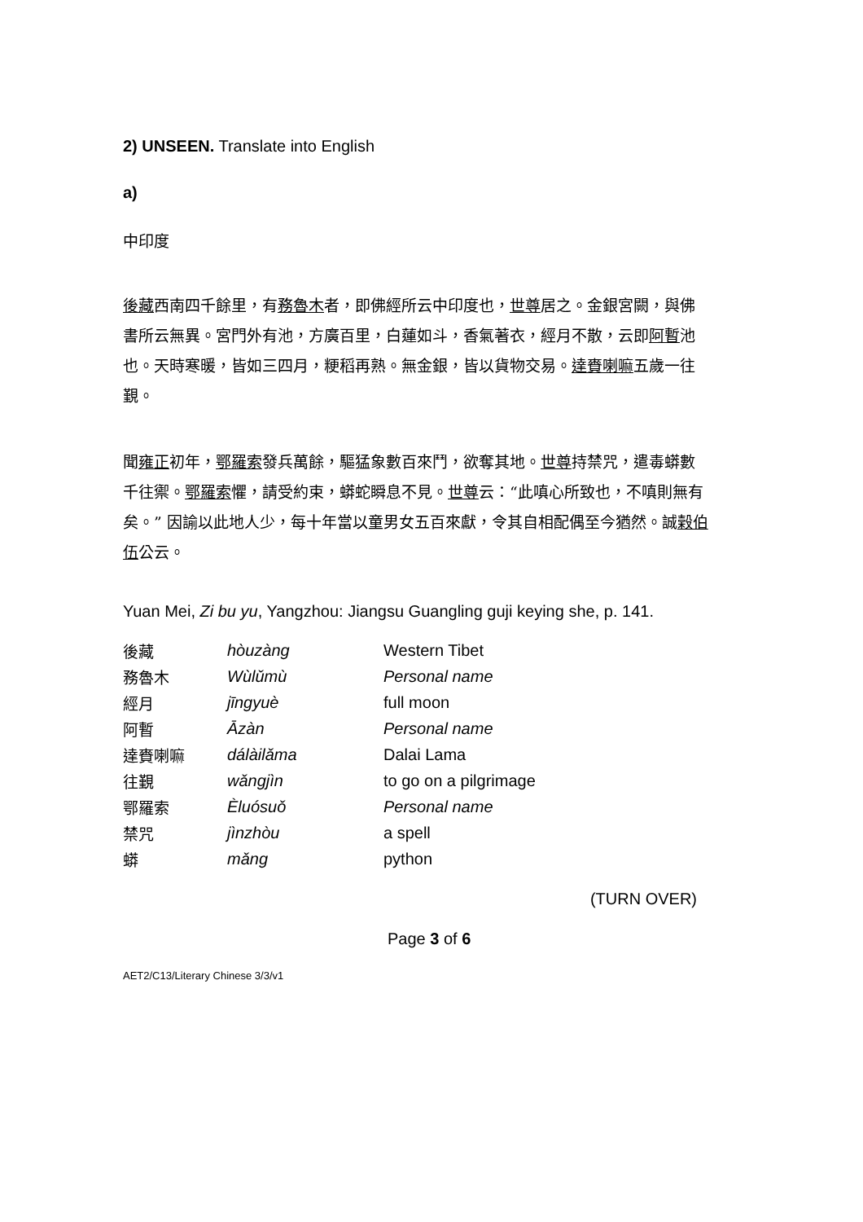2) UNSEEN. Translate into English
a)
中印度
後藏西南四千餘里，有務魯木者，即佛經所云中印度也，世尊居之。金銀宮闕，與佛書所云無異。宮門外有池，方廣百里，白蓮如斗，香氣著衣，經月不散，云即阿暫池也。天時寒暖，皆如三四月，粳稻再熟。無金銀，皆以貨物交易。達賚喇嘛五歲一往覲。
聞雍正初年，鄂羅索發兵萬餘，驅猛象數百來鬥，欲奪其地。世尊持禁咒，遣毒蟒數千往禦。鄂羅索懼，請受約束，蟒蛇瞬息不見。世尊云：“此嗔心所致也，不嗔則無有矣。” 因諭以此地人少，每十年當以童男女五百來獻，令其自相配偶至今猶然。誠榖伯伍公云。
Yuan Mei, Zi bu yu, Yangzhou: Jiangsu Guangling guji keying she, p. 141.
| 後藏 | hòuzàng | Western Tibet |
| 務魯木 | Wùlǔmù | Personal name |
| 經月 | jīngyuè | full moon |
| 阿暫 | Āzàn | Personal name |
| 達賚喇嘛 | dálàilǎma | Dalai Lama |
| 往覲 | wǎngjìn | to go on a pilgrimage |
| 鄂羅索 | Èluósuǒ | Personal name |
| 禁咒 | jìnzhòu | a spell |
| 蟒 | mǎng | python |
(TURN OVER)
Page 3 of 6
AET2/C13/Literary Chinese 3/3/v1